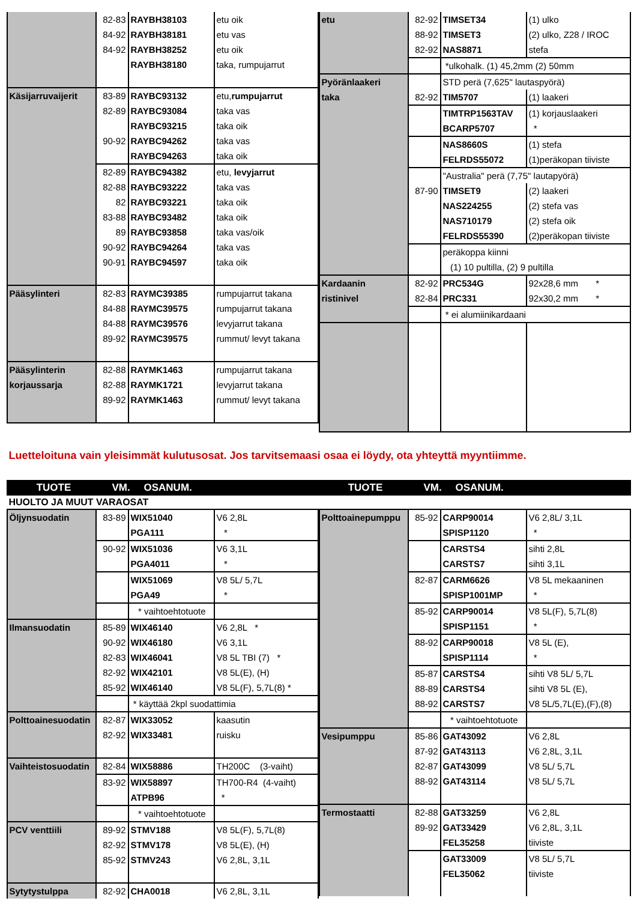| / / 82-83 / RAYBH38103 / etu oik / / / 84-92 / RAYBH38181 / etu vas / / / 84-92 / RAYBH38252 / etu oik / / / / RAYBH38180 / taka, rumpujarrut / / Käsijarruvaijerit / 83-89 / RAYBC93132 / etu, rumpujarrut / / / 82-89 / RAYBC93084 / taka vas / / / / RAYBC93215 / taka oik / / / 90-92 / RAYBC94262 / taka vas / / / / RAYBC94263 / taka oik / / / 82-89 / RAYBC94382 / etu, levyjarrut / / / 82-88 / RAYBC93222 / taka vas / / / 82 / RAYBC93221 / taka oik / / / 83-88 / RAYBC93482 / taka oik / / / 89 / RAYBC93858 / taka vas/oik / / / 90-92 / RAYBC94264 / taka vas / / / 90-91 / RAYBC94597 / taka oik / / Pääsylinteri / 82-83 / RAYMC39385 / rumpujarrut takana / / / 84-88 / RAYMC39575 / rumpujarrut takana / / / 84-88 / RAYMC39576 / levyjarrut takana / / / 89-92 / RAYMC39575 / rummut/ levyt takana / / Pääsylinterin korjaussarja / 82-88 / RAYMK1463 / rumpujarrut takana / / / 82-88 / RAYMK1721 / levyjarrut takana / / / 89-92 / RAYMK1463 / rummut/ levyt takana / | / etu / 82-92 / TIMSET34 / (1) ulko / / / 88-92 / TIMSET3 / (2) ulko, Z28 / IROC / / / 82-92 / NAS8871 / stefa / / / / *ulkohalk. (1) 45,2mm (2) 50mm / / / Pyöränlaakeri taka / / STD perä (7,625" lautaspyörä) / / / / 82-92 / TIM5707 / (1) laakeri / / / / TIMTRP1563TAV / (1) korjauslaakeri / / / / BCARP5707 / * / / / / NAS8660S / (1) stefa / / / / FELRDS55072 / (1)peräkopan tiiviste / / / / "Australia" perä (7,75" lautapyörä) / / / / 87-90 / TIMSET9 / (2) laakeri / / / / NAS224255 / (2) stefa vas / / / / NAS710179 / (2) stefa oik / / / / FELRDS55390 / (2)peräkopan tiiviste / / / / peräkoppa kiinni / / / / / (1) 10 pultilla, (2) 9 pultilla / / / Kardaanin ristinivel / 82-92 / PRC534G / 92x28,6 mm * / / / 82-84 / PRC331 / 92x30,2 mm * / / / / * ei alumiinikardaani / / |
Luetteloituna vain yleisimmät kulutusosat. Jos tarvitsemaasi osaa ei löydy, ota yhteyttä myyntiimme.
| TUOTE | VM. | OSANUM. | | TUOTE | VM. | OSANUM. | |
| --- | --- | --- | --- | --- | --- | --- | --- |
HUOLTO JA MUUT VARAOSAT
| / Öljynsuodatin / 83-89 / WIX51040 / V6 2,8L / / / / PGA111 / * / / / 90-92 / WIX51036 / V6 3,1L / / / / PGA4011 / * / / / / WIX51069 / V8 5L/ 5,7L / / / / PGA49 / * / / / / * vaihtoehtotuote / / / Ilmansuodatin / 85-89 / WIX46140 / V6 2,8L * / / / 90-92 / WIX46180 / V6 3,1L / / / 82-83 / WIX46041 / V8 5L TBI (7) * / / / 82-92 / WIX42101 / V8 5L(E), (H) / / / 85-92 / WIX46140 / V8 5L(F), 5,7L(8) * / / / / * käyttää 2kpl suodattimia / / / Polttoainesuodatin / 82-87 / WIX33052 / kaasutin / / / 82-92 / WIX33481 / ruisku / / Vaihteistosuodatin / 82-84 / WIX58886 / TH200C (3-vaiht) / / / 83-92 / WIX58897 / TH700-R4 (4-vaiht) / / / / ATPB96 / * / / / / * vaihtoehtotuote / / / PCV venttiili / 89-92 / STMV188 / V8 5L(F), 5,7L(8) / / / 82-92 / STMV178 / V8 5L(E), (H) / / / 85-92 / STMV243 / V6 2,8L, 3,1L / / Sytytystulppa / 82-92 / CHA0018 / V6 2,8L, 3,1L / | / Polttoainepumppu / 85-92 / CARP90014 / V6 2,8L/ 3,1L / / / / SPISP1120 / * / / / / CARSTS4 / sihti 2,8L / / / / CARSTS7 / sihti 3,1L / / / 82-87 / CARM6626 / V8 5L mekaaninen / / / / SPISP1001MP / * / / / 85-92 / CARP90014 / V8 5L(F), 5,7L(8) / / / / SPISP1151 / * / / / 88-92 / CARP90018 / V8 5L (E), / / / / SPISP1114 / * / / / 85-87 / CARSTS4 / sihti V8 5L/ 5,7L / / / 88-89 / CARSTS4 / sihti V8 5L (E), / / / 88-92 / CARSTS7 / V8 5L/5,7L(E),(F),(8) / / / / * vaihtoehtotuote / / / Vesipumppu / 85-86 / GAT43092 / V6 2,8L / / / 87-92 / GAT43113 / V6 2,8L, 3,1L / / / 82-87 / GAT43099 / V8 5L/ 5,7L / / / 88-92 / GAT43114 / V8 5L/ 5,7L / / Termostaatti / 82-88 / GAT33259 / V6 2,8L / / / 89-92 / GAT33429 / V6 2,8L, 3,1L / / / / FEL35258 / tiiviste / / / / GAT33009 / V8 5L/ 5,7L / / / / FEL35062 / tiiviste / |